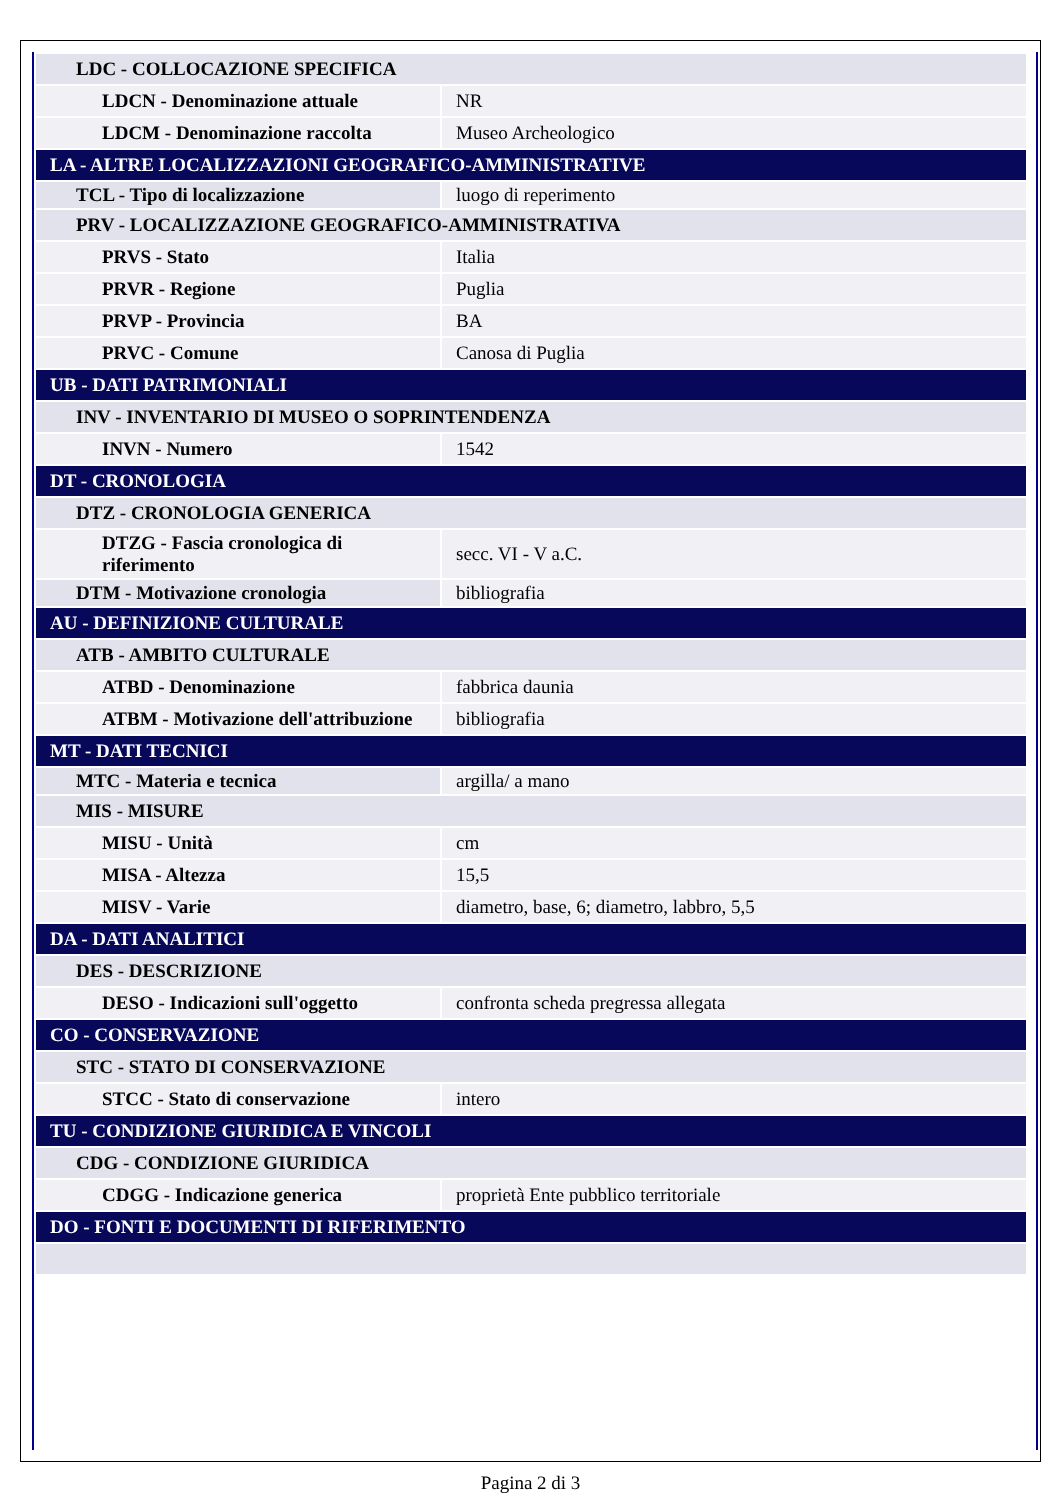| LDC - COLLOCAZIONE SPECIFICA | |
| LDCN - Denominazione attuale | NR |
| LDCM - Denominazione raccolta | Museo Archeologico |
| LA - ALTRE LOCALIZZAZIONI GEOGRAFICO-AMMINISTRATIVE | |
| TCL - Tipo di localizzazione | luogo di reperimento |
| PRV - LOCALIZZAZIONE GEOGRAFICO-AMMINISTRATIVA | |
| PRVS - Stato | Italia |
| PRVR - Regione | Puglia |
| PRVP - Provincia | BA |
| PRVC - Comune | Canosa di Puglia |
| UB - DATI PATRIMONIALI | |
| INV - INVENTARIO DI MUSEO O SOPRINTENDENZA | |
| INVN - Numero | 1542 |
| DT - CRONOLOGIA | |
| DTZ - CRONOLOGIA GENERICA | |
| DTZG - Fascia cronologica di riferimento | secc. VI - V a.C. |
| DTM - Motivazione cronologia | bibliografia |
| AU - DEFINIZIONE CULTURALE | |
| ATB - AMBITO CULTURALE | |
| ATBD - Denominazione | fabbrica daunia |
| ATBM - Motivazione dell'attribuzione | bibliografia |
| MT - DATI TECNICI | |
| MTC - Materia e tecnica | argilla/ a mano |
| MIS - MISURE | |
| MISU - Unità | cm |
| MISA - Altezza | 15,5 |
| MISV - Varie | diametro, base, 6; diametro, labbro, 5,5 |
| DA - DATI ANALITICI | |
| DES - DESCRIZIONE | |
| DESO - Indicazioni sull'oggetto | confronta scheda pregressa allegata |
| CO - CONSERVAZIONE | |
| STC - STATO DI CONSERVAZIONE | |
| STCC - Stato di conservazione | intero |
| TU - CONDIZIONE GIURIDICA E VINCOLI | |
| CDG - CONDIZIONE GIURIDICA | |
| CDGG - Indicazione generica | proprietà Ente pubblico territoriale |
| DO - FONTI E DOCUMENTI DI RIFERIMENTO | |
Pagina 2 di 3